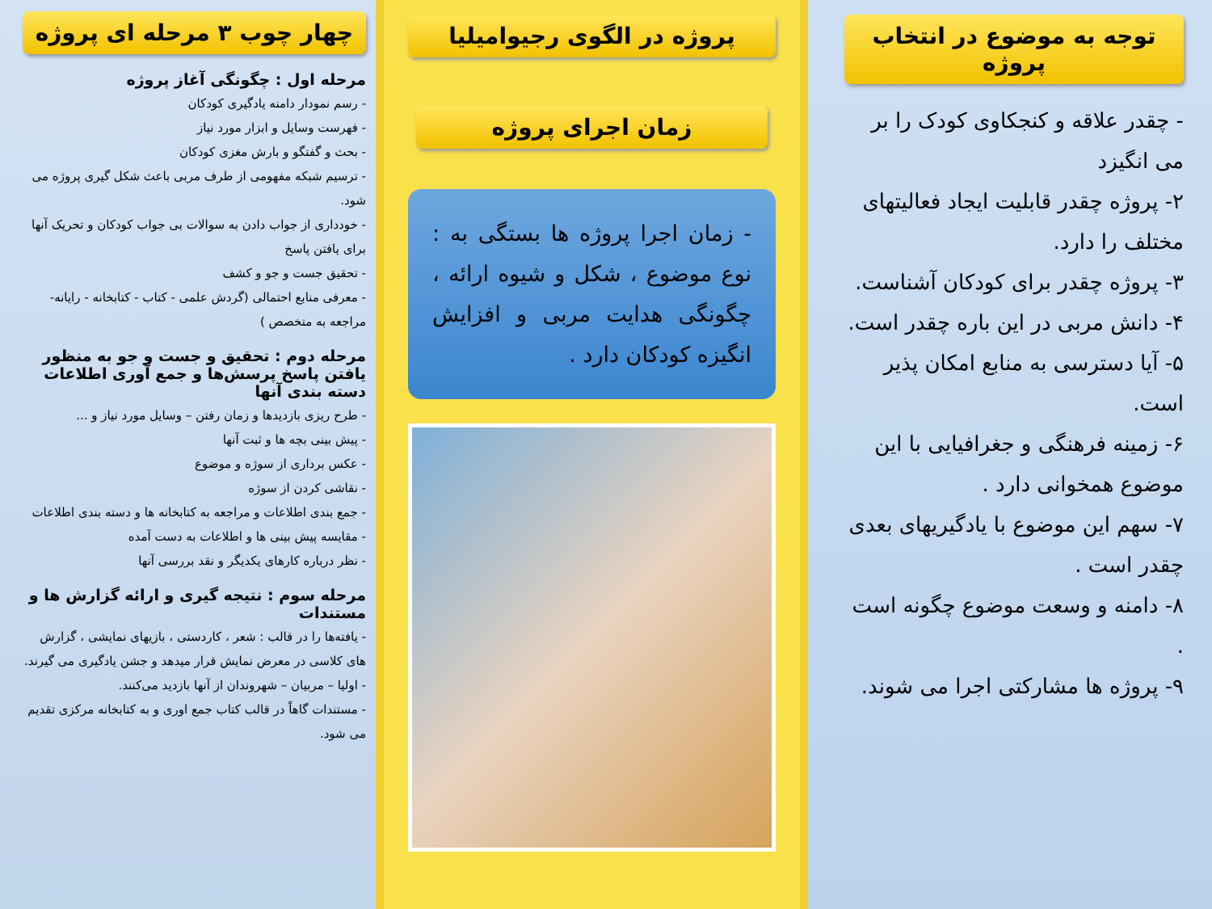توجه به موضوع در انتخاب پروژه
- چقدر علاقه و کنجکاوی کودک را بر می انگیزد
۲- پروژه چقدر قابلیت ایجاد فعالیتهای مختلف را دارد.
۳- پروژه چقدر برای کودکان آشناست.
۴- دانش مربی در این باره چقدر است.
۵- آیا دسترسی به منابع امکان پذیر است.
۶- زمینه فرهنگی و جغرافیایی با این موضوع همخوانی دارد .
۷- سهم این موضوع با یادگیریهای بعدی چقدر است .
۸- دامنه و وسعت موضوع چگونه است .
۹- پروژه ها مشارکتی اجرا می شوند.
پروژه در الگوی رجیوامیلیا
زمان اجرای پروژه
- زمان اجرا پروژه ها بستگی به : نوع موضوع ، شکل و شیوه ارائه ، چگونگی هدایت مربی و افزایش انگیزه کودکان دارد .
چهار چوب ۳ مرحله ای پروژه
مرحله اول : چگونگی آغاز پروژه
- رسم نمودار دامنه یادگیری کودکان
- فهرست وسایل و ابزار مورد نیاز
- بحث و گفتگو و بارش مغزی کودکان
- ترسیم شبکه مفهومی از طرف مربی باعث شکل گیری پروژه می شود.
- خودداری از جواب دادن به سوالات بی جواب کودکان و تحریک آنها برای یافتن پاسخ
- تحقیق جست و جو و کشف
- معرفی منابع احتمالی (گردش علمی - کتاب - کتابخانه - رایانه- مراجعه به متخصص )
مرحله دوم : تحقیق و جست و جو به منظور یافتن پاسخ پرسش‌ها و جمع آوری اطلاعات دسته بندی آنها
- طرح ریزی بازدیدها و زمان رفتن – وسایل مورد نیاز و ...
- پیش بینی بچه ها و ثبت آنها
- عکس برداری از سوژه و موضوع
- نقاشی کردن از سوژه
- جمع بندی اطلاعات و مراجعه به کتابخانه ها و دسته بندی اطلاعات
- مقایسه پیش بینی ها و اطلاعات به دست آمده
- نظر درباره کارهای یکدیگر و نقد بررسی آنها
مرحله سوم : نتیجه گیری و ارائه گزارش ها و مستندات
- یافته‌ها را در قالب : شعر ، کاردستی ، بازیهای نمایشی ، گزارش های کلاسی در معرض نمایش قرار میدهد و جشن یادگیری می گیرند.
- اولیا – مربیان – شهروندان از آنها بازدید می‌کنند.
- مستندات گاهاً در قالب کتاب جمع اوری و به کتابخانه مرکزی تقدیم می شود.